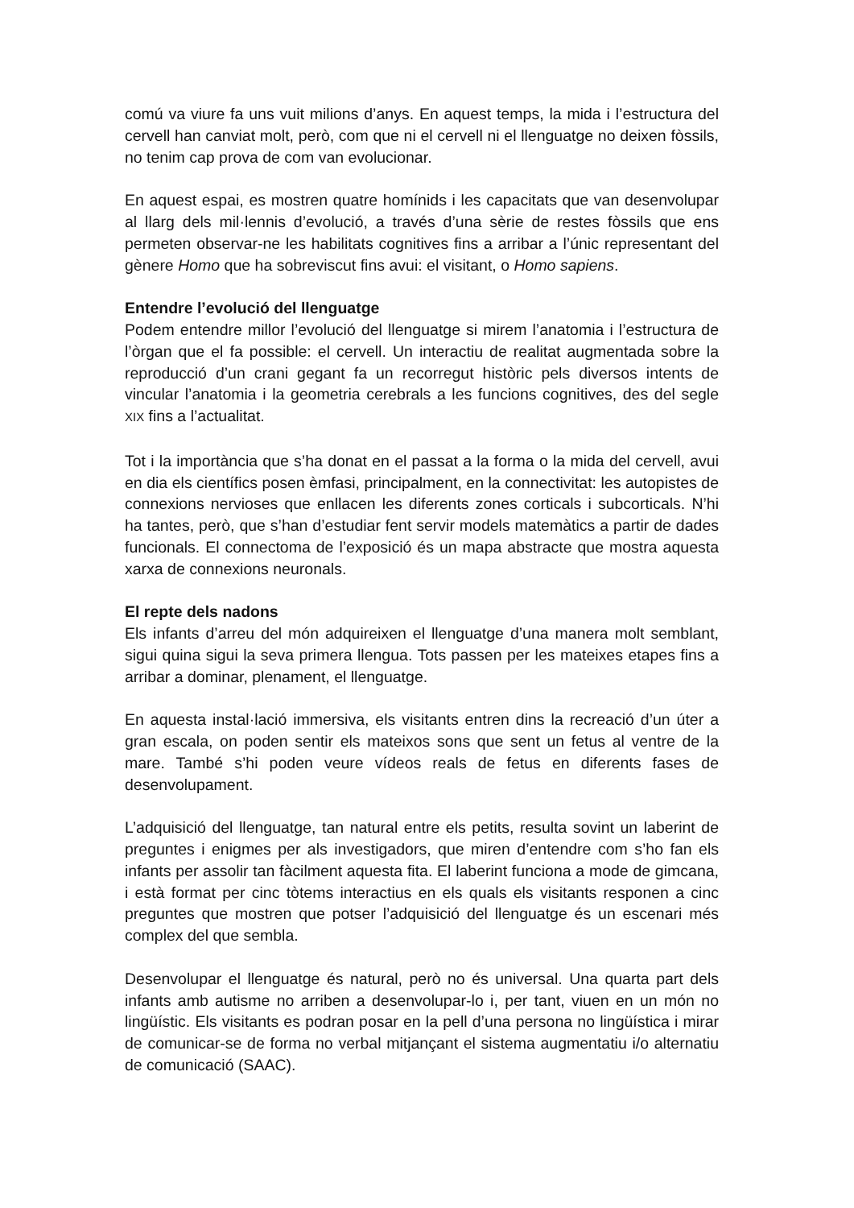comú va viure fa uns vuit milions d’anys. En aquest temps, la mida i l’estructura del cervell han canviat molt, però, com que ni el cervell ni el llenguatge no deixen fòssils, no tenim cap prova de com van evolucionar.
En aquest espai, es mostren quatre homínids i les capacitats que van desenvolupar al llarg dels mil·lennis d’evolució, a través d’una sèrie de restes fòssils que ens permeten observar-ne les habilitats cognitives fins a arribar a l’únic representant del gènere Homo que ha sobreviscut fins avui: el visitant, o Homo sapiens.
Entendre l’evolució del llenguatge
Podem entendre millor l’evolució del llenguatge si mirem l’anatomia i l’estructura de l’òrgan que el fa possible: el cervell. Un interactiu de realitat augmentada sobre la reproducció d’un crani gegant fa un recorregut històric pels diversos intents de vincular l’anatomia i la geometria cerebrals a les funcions cognitives, des del segle XIX fins a l’actualitat.
Tot i la importància que s’ha donat en el passat a la forma o la mida del cervell, avui en dia els científics posen èmfasi, principalment, en la connectivitat: les autopistes de connexions nervioses que enllacen les diferents zones corticals i subcorticals. N’hi ha tantes, però, que s’han d’estudiar fent servir models matemàtics a partir de dades funcionals. El connectoma de l’exposició és un mapa abstracte que mostra aquesta xarxa de connexions neuronals.
El repte dels nadons
Els infants d’arreu del món adquireixen el llenguatge d’una manera molt semblant, sigui quina sigui la seva primera llengua. Tots passen per les mateixes etapes fins a arribar a dominar, plenament, el llenguatge.
En aquesta instal·lació immersiva, els visitants entren dins la recreació d’un úter a gran escala, on poden sentir els mateixos sons que sent un fetus al ventre de la mare. També s’hi poden veure vídeos reals de fetus en diferents fases de desenvolupament.
L’adquisició del llenguatge, tan natural entre els petits, resulta sovint un laberint de preguntes i enigmes per als investigadors, que miren d’entendre com s’ho fan els infants per assolir tan fàcilment aquesta fita. El laberint funciona a mode de gimcana, i està format per cinc tòtems interactius en els quals els visitants responen a cinc preguntes que mostren que potser l’adquisició del llenguatge és un escenari més complex del que sembla.
Desenvolupar el llenguatge és natural, però no és universal. Una quarta part dels infants amb autisme no arriben a desenvolupar-lo i, per tant, viuen en un món no lingüístic. Els visitants es podran posar en la pell d’una persona no lingüística i mirar de comunicar-se de forma no verbal mitjançant el sistema augmentatiu i/o alternatiu de comunicació (SAAC).